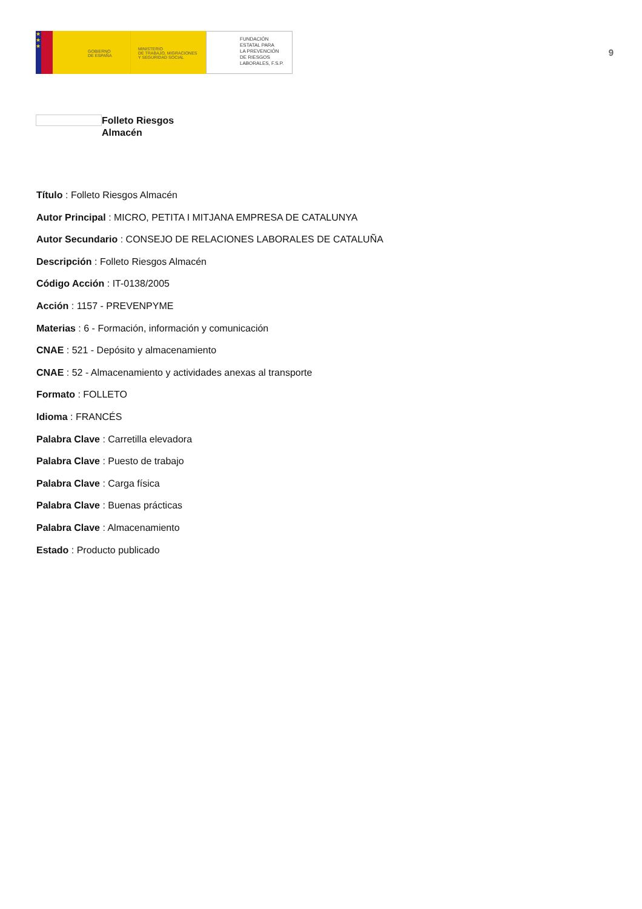★
★
★
GOBIERNO
DE ESPAÑA
MINISTERIO
DE TRABAJO, MIGRACIONES
Y SEGURIDAD SOCIAL
FUNDACIÓN
ESTATAL PARA
LA PREVENCIÓN
DE RIESGOS
LABORALES, F.S.P.
9
Folleto Riesgos
Almacén
Título : Folleto Riesgos Almacén
Autor Principal : MICRO, PETITA I MITJANA EMPRESA DE CATALUNYA
Autor Secundario : CONSEJO DE RELACIONES LABORALES DE CATALUÑA
Descripción : Folleto Riesgos Almacén
Código Acción : IT-0138/2005
Acción : 1157 - PREVENPYME
Materias : 6 - Formación, información y comunicación
CNAE : 521 - Depósito y almacenamiento
CNAE : 52 - Almacenamiento y actividades anexas al transporte
Formato : FOLLETO
Idioma : FRANCÉS
Palabra Clave : Carretilla elevadora
Palabra Clave : Puesto de trabajo
Palabra Clave : Carga física
Palabra Clave : Buenas prácticas
Palabra Clave : Almacenamiento
Estado : Producto publicado